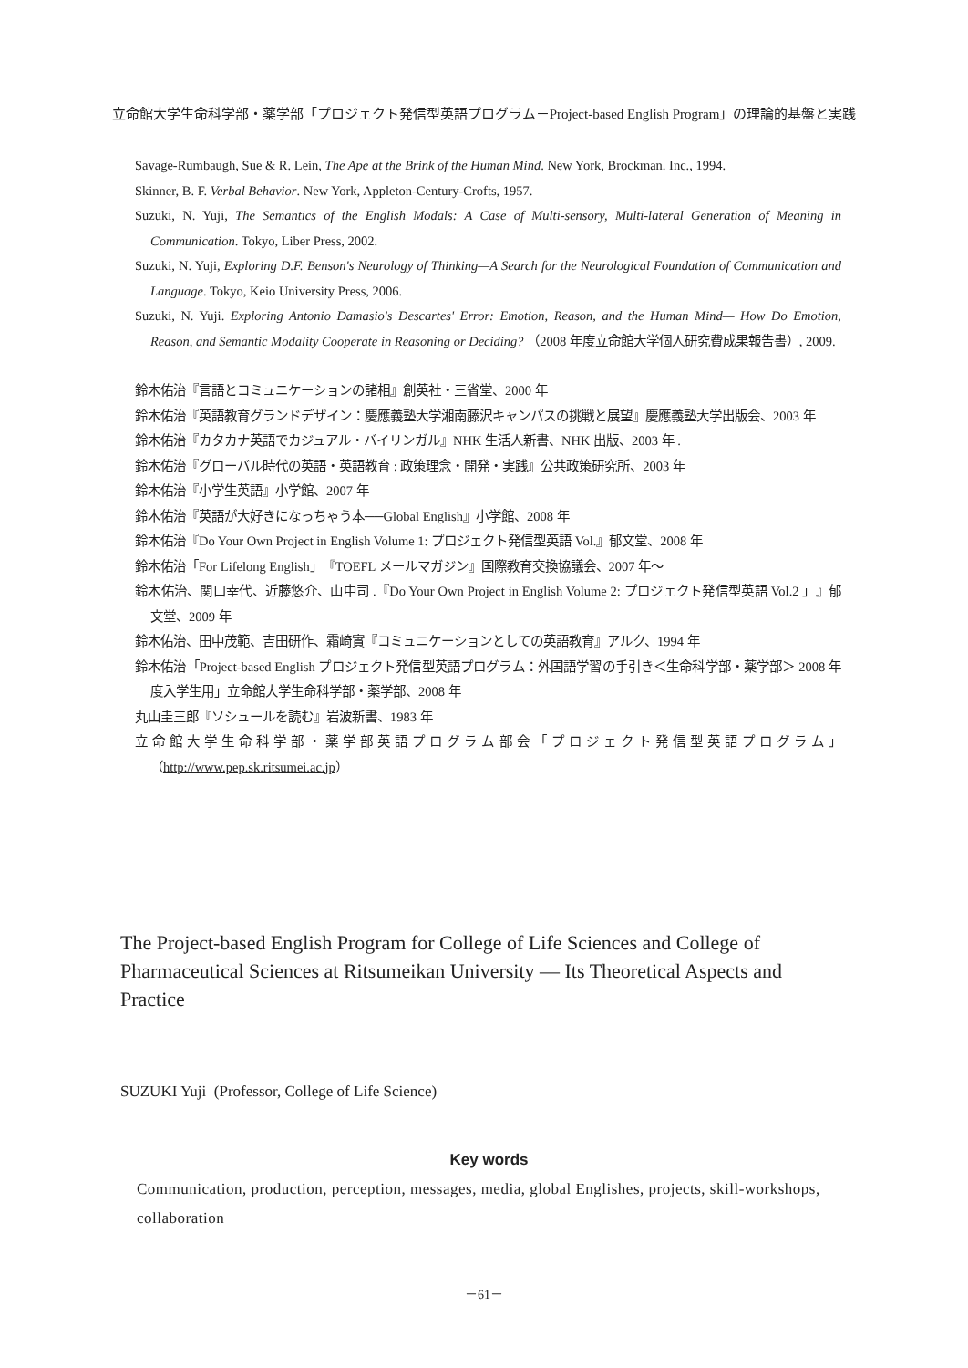立命館大学生命科学部・薬学部「プロジェクト発信型英語プログラム－Project-based English Program」の理論的基盤と実践
Savage-Rumbaugh, Sue & R. Lein, The Ape at the Brink of the Human Mind. New York, Brockman. Inc., 1994.
Skinner, B. F. Verbal Behavior. New York, Appleton-Century-Crofts, 1957.
Suzuki, N. Yuji, The Semantics of the English Modals: A Case of Multi-sensory, Multi-lateral Generation of Meaning in Communication. Tokyo, Liber Press, 2002.
Suzuki, N. Yuji, Exploring D.F. Benson's Neurology of Thinking—A Search for the Neurological Foundation of Communication and Language. Tokyo, Keio University Press, 2006.
Suzuki, N. Yuji. Exploring Antonio Damasio's Descartes' Error: Emotion, Reason, and the Human Mind— How Do Emotion, Reason, and Semantic Modality Cooperate in Reasoning or Deciding? （2008 年度立命館大学個人研究費成果報告書）, 2009.
鈴木佑治『言語とコミュニケーションの諸相』創英社・三省堂、2000 年
鈴木佑治『英語教育グランドデザイン：慶應義塾大学湘南藤沢キャンパスの挑戦と展望』慶應義塾大学出版会、2003 年
鈴木佑治『カタカナ英語でカジュアル・バイリンガル』NHK 生活人新書、NHK 出版、2003 年 .
鈴木佑治『グローバル時代の英語・英語教育 : 政策理念・開発・実践』公共政策研究所、2003 年
鈴木佑治『小学生英語』小学館、2007 年
鈴木佑治『英語が大好きになっちゃう本──Global English』小学館、2008 年
鈴木佑治『Do Your Own Project in English Volume 1: プロジェクト発信型英語 Vol.』郁文堂、2008 年
鈴木佑治「For Lifelong English」『TOEFL メールマガジン』国際教育交換協議会、2007 年～
鈴木佑治、関口幸代、近藤悠介、山中司 .『Do Your Own Project in English Volume 2: プロジェクト発信型英語 Vol.2 」』郁文堂、2009 年
鈴木佑治、田中茂範、吉田研作、霜崎實『コミュニケーションとしての英語教育』アルク、1994 年
鈴木佑治「Project-based English プロジェクト発信型英語プログラム：外国語学習の手引き＜生命科学部・薬学部＞ 2008 年度入学生用」立命館大学生命科学部・薬学部、2008 年
丸山圭三郎『ソシュールを読む』岩波新書、1983 年
立命館大学生命科学部・薬学部英語プログラム部会「プロジェクト発信型英語プログラム」（http://www.pep.sk.ritsumei.ac.jp）
The Project-based English Program for College of Life Sciences and College of Pharmaceutical Sciences at Ritsumeikan University — Its Theoretical Aspects and Practice
SUZUKI Yuji (Professor, College of Life Science)
Key words
Communication, production, perception, messages, media, global Englishes, projects, skill-workshops, collaboration
－61－